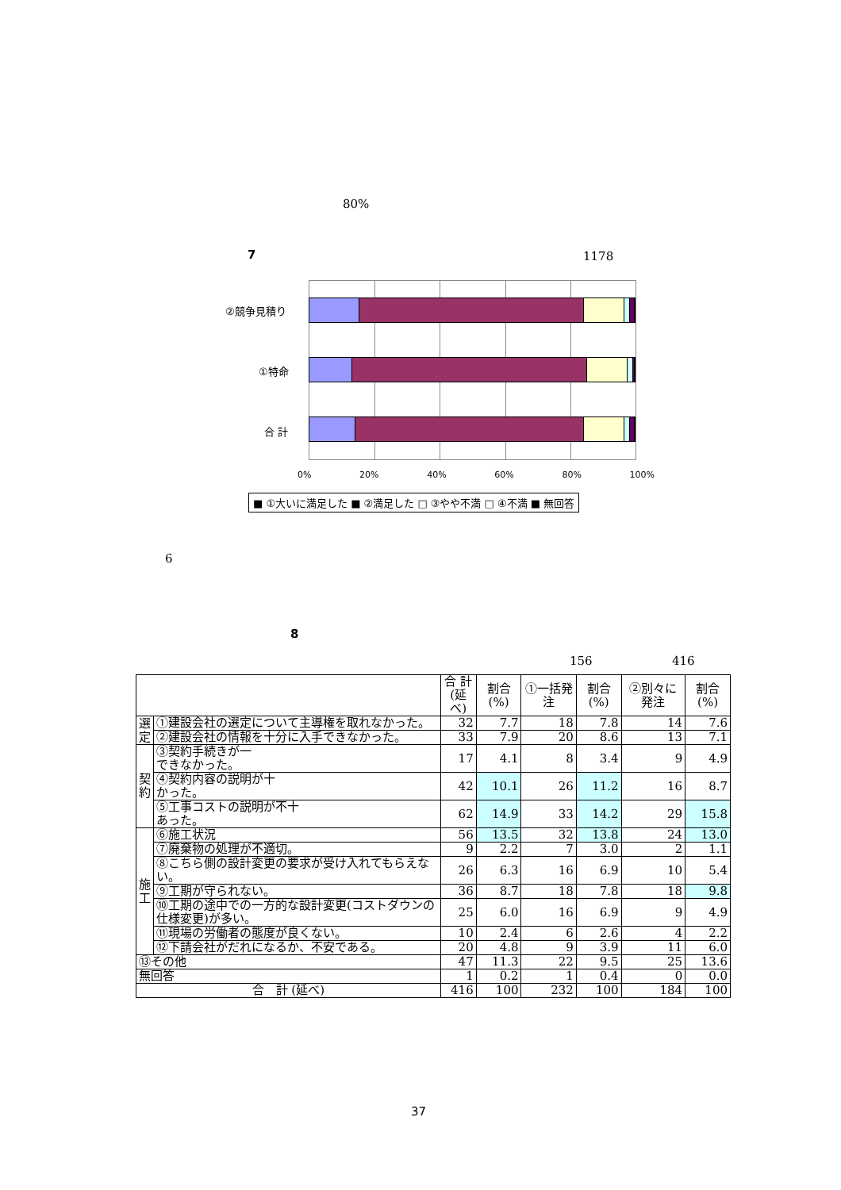80%
7 1178
②競争見積り
①特命
合 計
0% 20% 40% 60% 80% 100%
■ ①大いに満足した ■ ②満足した □ ③やや不満 □ ④不満 ■ 無回答
6
8
156 416
| | | 合 計 (延べ) | 割合(%) | ①一括発注 | 割合(%) | ②別々に発注 | 割合(%) |
| --- | --- | --- | --- | --- | --- | --- | --- |
| 選 定 | ①建設会社の選定について主導権を取れなかった。 | 32 | 7.7 | 18 | 7.8 | 14 | 7.6 |
| | ②建設会社の情報を十分に入手できなかった。 | 33 | 7.9 | 20 | 8.6 | 13 | 7.1 |
| 契 約 | ③契約手続きが一 できなかった。 | 17 | 4.1 | 8 | 3.4 | 9 | 4.9 |
| | ④契約内容の説明が十 かった。 | 42 | 10.1 | 26 | 11.2 | 16 | 8.7 |
| | ⑤工事コストの説明が不十 あった。 | 62 | 14.9 | 33 | 14.2 | 29 | 15.8 |
| 施 工 | ⑥施工状況 | 56 | 13.5 | 32 | 13.8 | 24 | 13.0 |
| | ⑦廃棄物の処理が不適切。 | 9 | 2.2 | 7 | 3.0 | 2 | 1.1 |
| | ⑧こちら側の設計変更の要求が受け入れてもらえない。 | 26 | 6.3 | 16 | 6.9 | 10 | 5.4 |
| | ⑨工期が守られない。 | 36 | 8.7 | 18 | 7.8 | 18 | 9.8 |
| | ⑩工期の途中での一方的な設計変更(コストダウンの仕様変更)が多い。 | 25 | 6.0 | 16 | 6.9 | 9 | 4.9 |
| | ⑪現場の労働者の態度が良くない。 | 10 | 2.4 | 6 | 2.6 | 4 | 2.2 |
| | ⑫下請会社がだれになるか、不安である。 | 20 | 4.8 | 9 | 3.9 | 11 | 6.0 |
| ⑬その他 | | 47 | 11.3 | 22 | 9.5 | 25 | 13.6 |
| 無回答 | | 1 | 0.2 | 1 | 0.4 | 0 | 0.0 |
| 合 計 (延べ) | | 416 | 100 | 232 | 100 | 184 | 100 |
37